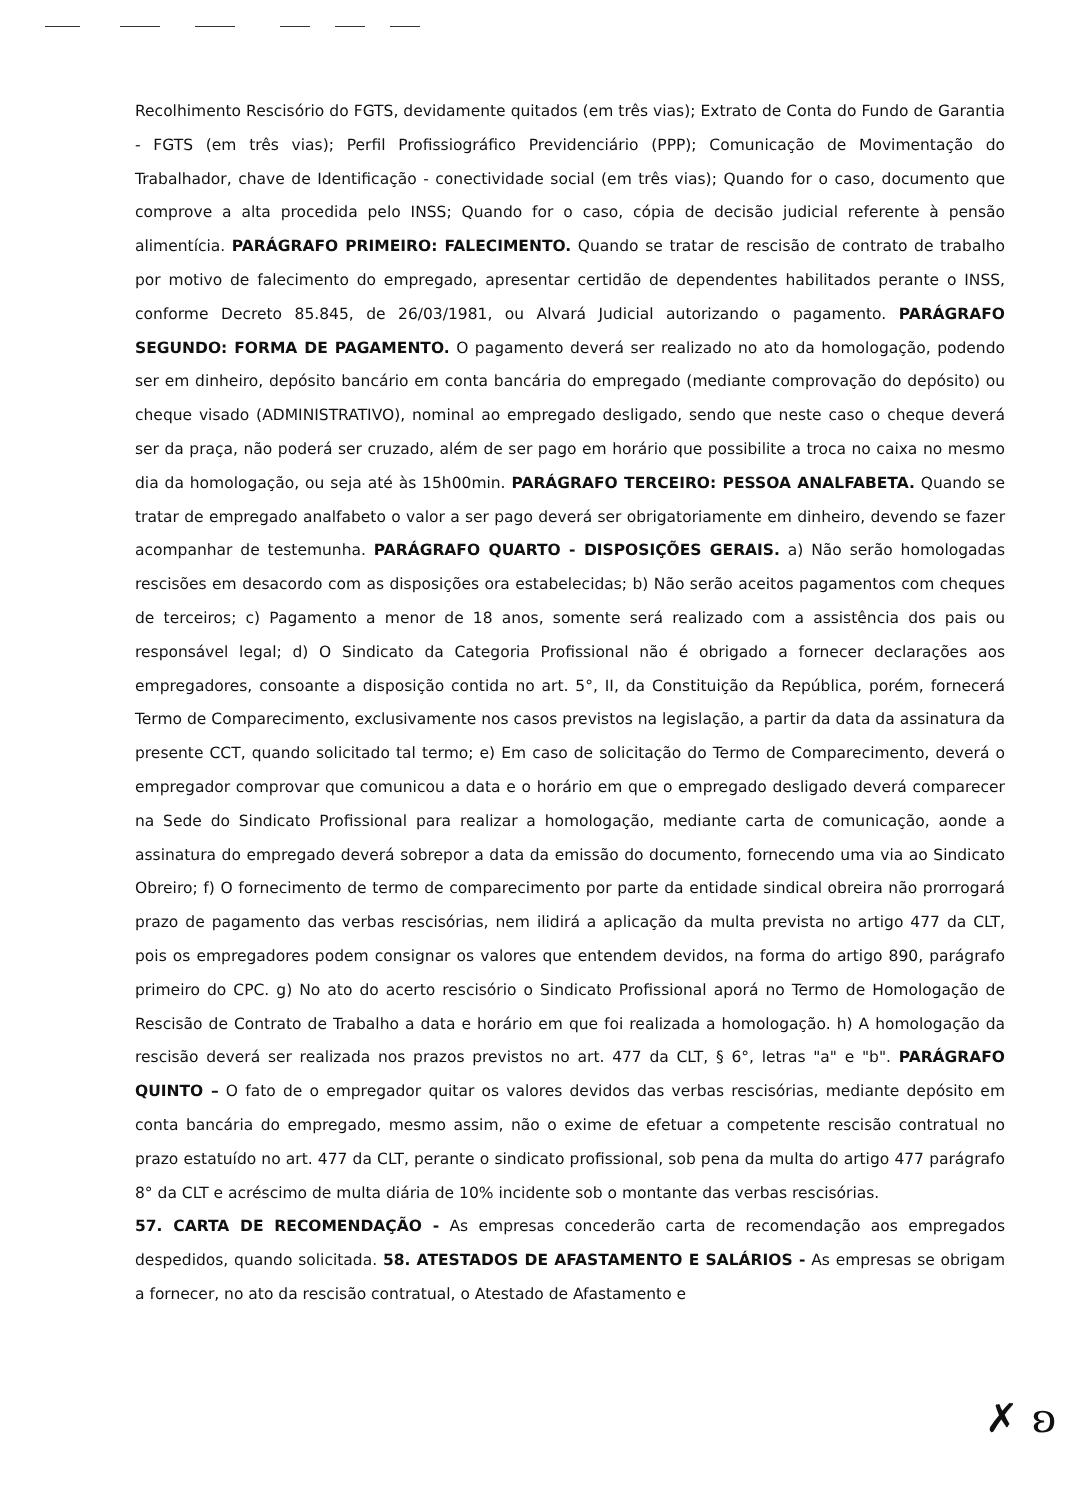Recolhimento Rescisório do FGTS, devidamente quitados (em três vias); Extrato de Conta do Fundo de Garantia - FGTS (em três vias); Perfil Profissiográfico Previdenciário (PPP); Comunicação de Movimentação do Trabalhador, chave de Identificação - conectividade social (em três vias); Quando for o caso, documento que comprove a alta procedida pelo INSS; Quando for o caso, cópia de decisão judicial referente à pensão alimentícia. PARÁGRAFO PRIMEIRO: FALECIMENTO. Quando se tratar de rescisão de contrato de trabalho por motivo de falecimento do empregado, apresentar certidão de dependentes habilitados perante o INSS, conforme Decreto 85.845, de 26/03/1981, ou Alvará Judicial autorizando o pagamento. PARÁGRAFO SEGUNDO: FORMA DE PAGAMENTO. O pagamento deverá ser realizado no ato da homologação, podendo ser em dinheiro, depósito bancário em conta bancária do empregado (mediante comprovação do depósito) ou cheque visado (ADMINISTRATIVO), nominal ao empregado desligado, sendo que neste caso o cheque deverá ser da praça, não poderá ser cruzado, além de ser pago em horário que possibilite a troca no caixa no mesmo dia da homologação, ou seja até às 15h00min. PARÁGRAFO TERCEIRO: PESSOA ANALFABETA. Quando se tratar de empregado analfabeto o valor a ser pago deverá ser obrigatoriamente em dinheiro, devendo se fazer acompanhar de testemunha. PARÁGRAFO QUARTO - DISPOSIÇÕES GERAIS. a) Não serão homologadas rescisões em desacordo com as disposições ora estabelecidas; b) Não serão aceitos pagamentos com cheques de terceiros; c) Pagamento a menor de 18 anos, somente será realizado com a assistência dos pais ou responsável legal; d) O Sindicato da Categoria Profissional não é obrigado a fornecer declarações aos empregadores, consoante a disposição contida no art. 5°, II, da Constituição da República, porém, fornecerá Termo de Comparecimento, exclusivamente nos casos previstos na legislação, a partir da data da assinatura da presente CCT, quando solicitado tal termo; e) Em caso de solicitação do Termo de Comparecimento, deverá o empregador comprovar que comunicou a data e o horário em que o empregado desligado deverá comparecer na Sede do Sindicato Profissional para realizar a homologação, mediante carta de comunicação, aonde a assinatura do empregado deverá sobrepor a data da emissão do documento, fornecendo uma via ao Sindicato Obreiro; f) O fornecimento de termo de comparecimento por parte da entidade sindical obreira não prorrogará prazo de pagamento das verbas rescisórias, nem ilidirá a aplicação da multa prevista no artigo 477 da CLT, pois os empregadores podem consignar os valores que entendem devidos, na forma do artigo 890, parágrafo primeiro do CPC. g) No ato do acerto rescisório o Sindicato Profissional aporá no Termo de Homologação de Rescisão de Contrato de Trabalho a data e horário em que foi realizada a homologação. h) A homologação da rescisão deverá ser realizada nos prazos previstos no art. 477 da CLT, § 6°, letras "a" e "b". PARÁGRAFO QUINTO – O fato de o empregador quitar os valores devidos das verbas rescisórias, mediante depósito em conta bancária do empregado, mesmo assim, não o exime de efetuar a competente rescisão contratual no prazo estatuído no art. 477 da CLT, perante o sindicato profissional, sob pena da multa do artigo 477 parágrafo 8° da CLT e acréscimo de multa diária de 10% incidente sob o montante das verbas rescisórias.
57. CARTA DE RECOMENDAÇÃO - As empresas concederão carta de recomendação aos empregados despedidos, quando solicitada. 58. ATESTADOS DE AFASTAMENTO E SALÁRIOS - As empresas se obrigam a fornecer, no ato da rescisão contratual, o Atestado de Afastamento e
✗ ʚ